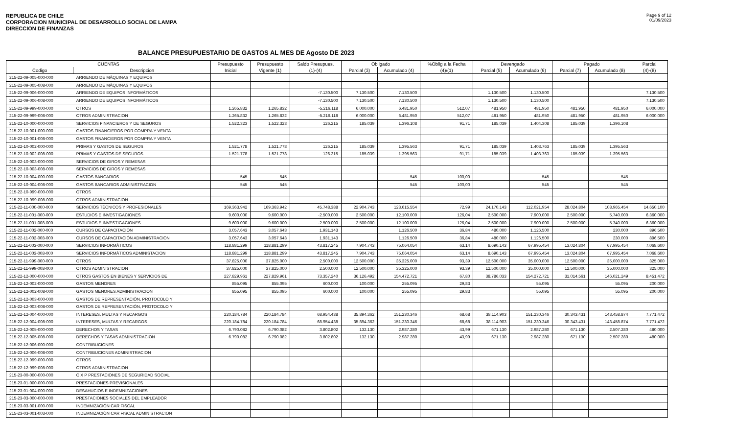REPUBLICA DE CHILE
CORPORACION MUNICIPAL DE DESARROLLO SOCIAL DE LAMPA
DIRECCION DE FINANZAS
Page 9 of 12
01/09/2023
BALANCE PRESUPUESTARIO DE GASTOS AL MES DE Agosto DE 2023
| CUENTAS | | Presupuesto | Presupuesto | Saldo Presupues. | Obligado | | %Oblig a la Fecha | Devengado | | Pagado | | Parcial |
| --- | --- | --- | --- | --- | --- | --- | --- | --- | --- | --- | --- | --- |
| Codigo | Descripcion | Inicial | Vigente (1) | (1)-(4) | Parcial (3) | Acumulado (4) | (4)/(1) | Parcial (5) | Acumulado (6) | Parcial (7) | Acumulado (8) | (4)-(8) |
| 215-22-09-005-000-000 | ARRIENDO DE MÁQUINAS Y EQUIPOS | | | | | | | | | | | |
| 215-22-09-005-008-000 | ARRIENDO DE MÁQUINAS Y EQUIPOS | | | | | | | | | | | |
| 215-22-09-006-000-000 | ARRIENDO DE EQUIPOS INFORMÁTICOS | | | -7.130.500 | 7.130.500 | 7.130.500 | | 1.130.500 | 1.130.500 | | | 7.130.500 |
| 215-22-09-006-008-000 | ARRIENDO DE EQUIPOS INFORMÁTICOS | | | -7.130.500 | 7.130.500 | 7.130.500 | | 1.130.500 | 1.130.500 | | | 7.130.500 |
| 215-22-09-999-000-000 | OTROS | 1.265.832 | 1.265.832 | -5.216.118 | 6.000.000 | 6.481.950 | 512,07 | 481.950 | 481.950 | 481.950 | 481.950 | 6.000.000 |
| 215-22-09-999-008-000 | OTROS ADMINISTRACION | 1.265.832 | 1.265.832 | -5.216.118 | 6.000.000 | 6.481.950 | 512,07 | 481.950 | 481.950 | 481.950 | 481.950 | 6.000.000 |
| 215-22-10-000-000-000 | SERVICIOS FINANCIEROS Y DE SEGUROS | 1.522.323 | 1.522.323 | 126.215 | 185.039 | 1.396.108 | 91,71 | 185.039 | 1.404.308 | 185.039 | 1.396.108 | |
| 215-22-10-001-000-000 | GASTOS FINANCIEROS POR COMPRA Y VENTA | | | | | | | | | | | |
| 215-22-10-001-008-000 | GASTOS FINANCIEROS POR COMPRA Y VENTA | | | | | | | | | | | |
| 215-22-10-002-000-000 | PRIMAS Y GASTOS DE SEGUROS | 1.521.778 | 1.521.778 | 126.215 | 185.039 | 1.395.563 | 91,71 | 185.039 | 1.403.763 | 185.039 | 1.395.563 | |
| 215-22-10-002-008-000 | PRIMAS Y GASTOS DE SEGUROS | 1.521.778 | 1.521.778 | 126.215 | 185.039 | 1.395.563 | 91,71 | 185.039 | 1.403.763 | 185.039 | 1.395.563 | |
| 215-22-10-003-000-000 | SERVICIOS DE GIROS Y REMESAS | | | | | | | | | | | |
| 215-22-10-003-008-000 | SERVICIOS DE GIROS Y REMESAS | | | | | | | | | | | |
| 215-22-10-004-000-000 | GASTOS BANCARIOS | 545 | 545 | | | 545 | 100,00 | | 545 | | 545 | |
| 215-22-10-004-008-000 | GASTOS BANCARIOS ADMINISTRACION | 545 | 545 | | | 545 | 100,00 | | 545 | | 545 | |
| 215-22-10-999-000-000 | OTROS | | | | | | | | | | | |
| 215-22-10-999-008-000 | OTROS ADMINISTRACION | | | | | | | | | | | |
| 215-22-11-000-000-000 | SERVICIOS TÉCNICOS Y PROFESIONALES | 169.363.942 | 169.363.942 | 45.748.388 | 22.904.743 | 123.615.554 | 72,99 | 24.170.143 | 112.021.954 | 28.024.804 | 108.965.454 | 14.650.100 |
| 215-22-11-001-000-000 | ESTUDIOS E INVESTIGACIONES | 9.600.000 | 9.600.000 | -2.500.000 | 2.500.000 | 12.100.000 | 126,04 | 2.500.000 | 7.900.000 | 2.500.000 | 5.740.000 | 6.360.000 |
| 215-22-11-001-008-000 | ESTUDIOS E INVESTIGACIONES | 9.600.000 | 9.600.000 | -2.500.000 | 2.500.000 | 12.100.000 | 126,04 | 2.500.000 | 7.900.000 | 2.500.000 | 5.740.000 | 6.360.000 |
| 215-22-11-002-000-000 | CURSOS DE CAPACITACIÓN | 3.057.643 | 3.057.643 | 1.931.143 | | 1.126.500 | 36,84 | 480.000 | 1.126.500 | | 230.000 | 896.500 |
| 215-22-11-002-008-000 | CURSOS DE CAPACITACIÓN ADMINISTRACION | 3.057.643 | 3.057.643 | 1.931.143 | | 1.126.500 | 36,84 | 480.000 | 1.126.500 | | 230.000 | 896.500 |
| 215-22-11-003-000-000 | SERVICIOS INFORMÁTICOS | 118.881.299 | 118.881.299 | 43.817.245 | 7.904.743 | 75.064.054 | 63,14 | 8.690.143 | 67.995.454 | 13.024.804 | 67.995.454 | 7.068.600 |
| 215-22-11-003-008-000 | SERVICIOS INFORMÁTICOS ADMINISTACION | 118.881.299 | 118.881.299 | 43.817.245 | 7.904.743 | 75.064.054 | 63,14 | 8.690.143 | 67.995.454 | 13.024.804 | 67.995.454 | 7.068.600 |
| 215-22-11-999-000-000 | OTROS | 37.825.000 | 37.825.000 | 2.500.000 | 12.500.000 | 35.325.000 | 93,39 | 12.500.000 | 35.000.000 | 12.500.000 | 35.000.000 | 325.000 |
| 215-22-11-999-008-000 | OTROS ADMINISTRACION | 37.825.000 | 37.825.000 | 2.500.000 | 12.500.000 | 35.325.000 | 93,39 | 12.500.000 | 35.000.000 | 12.500.000 | 35.000.000 | 325.000 |
| 215-22-12-000-000-000 | OTROS GASTOS EN BIENES Y SERVICIOS DE | 227.829.961 | 227.829.961 | 73.357.240 | 36.126.492 | 154.472.721 | 67,80 | 38.786.033 | 154.272.721 | 31.014.561 | 146.021.249 | 8.451.472 |
| 215-22-12-002-000-000 | GASTOS MENORES | 855.095 | 855.095 | 600.000 | 100.000 | 255.095 | 29,83 | | 55.095 | | 55.095 | 200.000 |
| 215-22-12-002-008-000 | GASTOS MENORES ADMINISTRACION | 855.095 | 855.095 | 600.000 | 100.000 | 255.095 | 29,83 | | 55.095 | | 55.095 | 200.000 |
| 215-22-12-003-000-000 | GASTOS DE REPRESENTACIÓN, PROTOCOLO Y | | | | | | | | | | | |
| 215-22-12-003-008-000 | GASTOS DE REPRESENTACIÓN, PROTOCOLO Y | | | | | | | | | | | |
| 215-22-12-004-000-000 | INTERESES, MULTAS Y RECARGOS | 220.184.784 | 220.184.784 | 68.954.438 | 35.894.362 | 151.230.346 | 68,68 | 38.114.903 | 151.230.346 | 30.343.431 | 143.458.874 | 7.771.472 |
| 215-22-12-004-008-000 | INTERESES, MULTAS Y RECARGOS | 220.184.784 | 220.184.784 | 68.954.438 | 35.894.362 | 151.230.346 | 68,68 | 38.114.903 | 151.230.346 | 30.343.431 | 143.458.874 | 7.771.472 |
| 215-22-12-005-000-000 | DERECHOS Y TASAS | 6.790.082 | 6.790.082 | 3.802.802 | 132.130 | 2.987.280 | 43,99 | 671.130 | 2.987.280 | 671.130 | 2.507.280 | 480.000 |
| 215-22-12-005-008-000 | DERECHOS Y TASAS ADMINISTRACION | 6.790.082 | 6.790.082 | 3.802.802 | 132.130 | 2.987.280 | 43,99 | 671.130 | 2.987.280 | 671.130 | 2.507.280 | 480.000 |
| 215-22-12-006-000-000 | CONTRIBUCIONES | | | | | | | | | | | |
| 215-22-12-006-008-000 | CONTRIBUCIONES ADMINISTRACION | | | | | | | | | | | |
| 215-22-12-999-000-000 | OTROS | | | | | | | | | | | |
| 215-22-12-999-008-000 | OTROS ADMINISTRACION | | | | | | | | | | | |
| 215-23-00-000-000-000 | C X P PRESTACIONES DE SEGURIDAD SOCIAL | | | | | | | | | | | |
| 215-23-01-000-000-000 | PRESTACIONES PREVISIONALES | | | | | | | | | | | |
| 215-23-01-004-000-000 | DESAHUCIOS E INDEMNIZACIONES | | | | | | | | | | | |
| 215-23-03-000-000-000 | PRESTACIONES SOCIALES DEL EMPLEADOR | | | | | | | | | | | |
| 215-23-03-001-000-000 | INDEMNIZACIÓN CAR FISCAL | | | | | | | | | | | |
| 215-23-03-001-003-000 | INDEMNIZACIÓN CAR FISCAL ADMINISTRACION | | | | | | | | | | | |